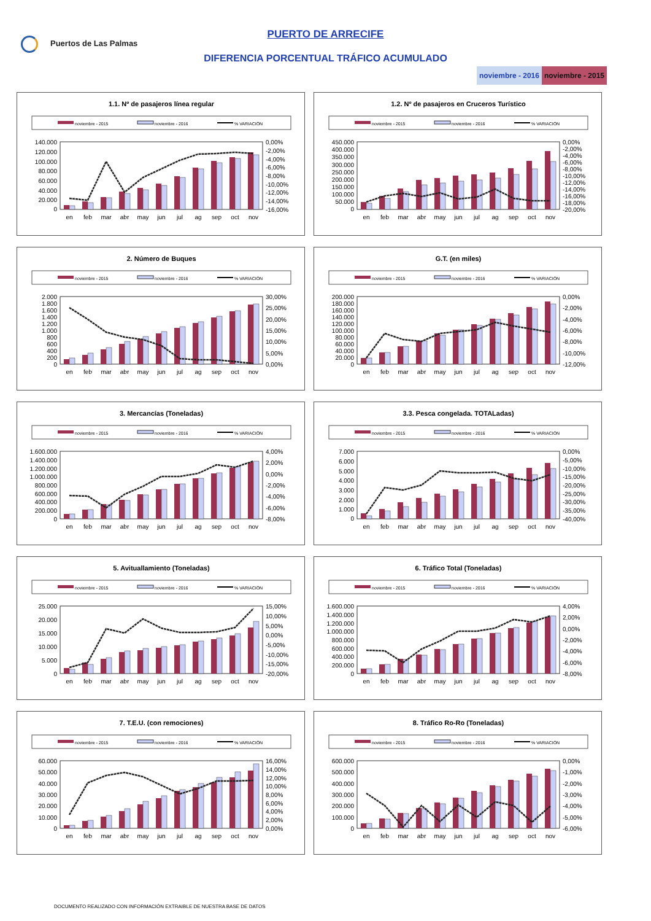Puertos de Las Palmas
PUERTO DE ARRECIFE
DIFERENCIA PORCENTUAL TRÁFICO ACUMULADO
noviembre - 2016 noviembre - 2015
1.1. Nº de pasajeros línea regular
noviembre - 2015
noviembre - 2016
% VARIACIÓN
140.000
120.000
100.000
80.000
60.000
40.000
20.000
0
0,00%
-2,00%
-4,00%
-6,00%
-8,00%
-10,00%
-12,00%
-14,00%
-16,00%
en
feb
mar
abr
may
jun
jul
ag
sep
oct
nov
1.2. Nº de pasajeros en Cruceros Turístico
noviembre - 2015
noviembre - 2016
% VARIACIÓN
450.000
400.000
350.000
300.000
250.000
200.000
150.000
100.000
50.000
0
0,00%
-2,00%
-4,00%
-6,00%
-8,00%
-10,00%
-12,00%
-14,00%
-16,00%
-18,00%
-20,00%
en
feb
mar
abr
may
jun
jul
ag
sep
oct
nov
2. Número de Buques
noviembre - 2015
noviembre - 2016
% VARIACIÓN
2.000
1.800
1.600
1.400
1.200
1.000
800
600
400
200
0
30,00%
25,00%
20,00%
15,00%
10,00%
5,00%
0,00%
en
feb
mar
abr
may
jun
jul
ag
sep
oct
nov
G.T. (en miles)
noviembre - 2015
noviembre - 2016
% VARIACIÓN
200.000
180.000
160.000
140.000
120.000
100.000
80.000
60.000
40.000
20.000
0
0,00%
-2,00%
-4,00%
-6,00%
-8,00%
-10,00%
-12,00%
en
feb
mar
abr
may
jun
jul
ag
sep
oct
nov
3. Mercancías (Toneladas)
noviembre - 2015
noviembre - 2016
% VARIACIÓN
1.600.000
1.400.000
1.200.000
1.000.000
800.000
600.000
400.000
200.000
0
4,00%
2,00%
0,00%
-2,00%
-4,00%
-6,00%
-8,00%
en
feb
mar
abr
may
jun
jul
ag
sep
oct
nov
3.3. Pesca congelada. TOTALadas)
noviembre - 2015
noviembre - 2016
% VARIACIÓN
7.000
6.000
5.000
4.000
3.000
2.000
1.000
0
0,00%
-5,00%
-10,00%
-15,00%
-20,00%
-25,00%
-30,00%
-35,00%
-40,00%
en
feb
mar
abr
may
jun
jul
ag
sep
oct
nov
5. Avituallamiento (Toneladas)
noviembre - 2015
noviembre - 2016
% VARIACIÓN
25.000
20.000
15.000
10.000
5.000
0
15,00%
10,00%
5,00%
0,00%
-5,00%
-10,00%
-15,00%
-20,00%
en
feb
mar
abr
may
jun
jul
ag
sep
oct
nov
6. Tráfico Total (Toneladas)
noviembre - 2015
noviembre - 2016
% VARIACIÓN
1.600.000
1.400.000
1.200.000
1.000.000
800.000
600.000
400.000
200.000
0
4,00%
2,00%
0,00%
-2,00%
-4,00%
-6,00%
-8,00%
en
feb
mar
abr
may
jun
jul
ag
sep
oct
nov
7. T.E.U. (con remociones)
noviembre - 2015
noviembre - 2016
% VARIACIÓN
60.000
50.000
40.000
30.000
20.000
10.000
0
16,00%
14,00%
12,00%
10,00%
8,00%
6,00%
4,00%
2,00%
0,00%
en
feb
mar
abr
may
jun
jul
ag
sep
oct
nov
8. Tráfico Ro-Ro (Toneladas)
noviembre - 2015
noviembre - 2016
% VARIACIÓN
600.000
500.000
400.000
300.000
200.000
100.000
0
0,00%
-1,00%
-2,00%
-3,00%
-4,00%
-5,00%
-6,00%
en
feb
mar
abr
may
jun
jul
ag
sep
oct
nov
DOCUMENTO REALIZADO CON INFORMACIÓN EXTRAIBLE DE NUESTRA BASE DE DATOS